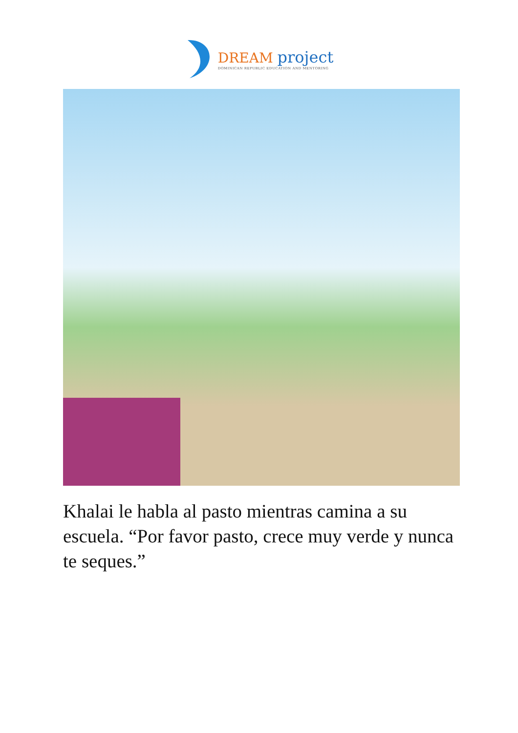DREAM project
DOMINICAN REPUBLIC EDUCATION AND MENTORING
Khalai le habla al pasto mientras camina a su escuela. “Por favor pasto, crece muy verde y nunca te seques.”